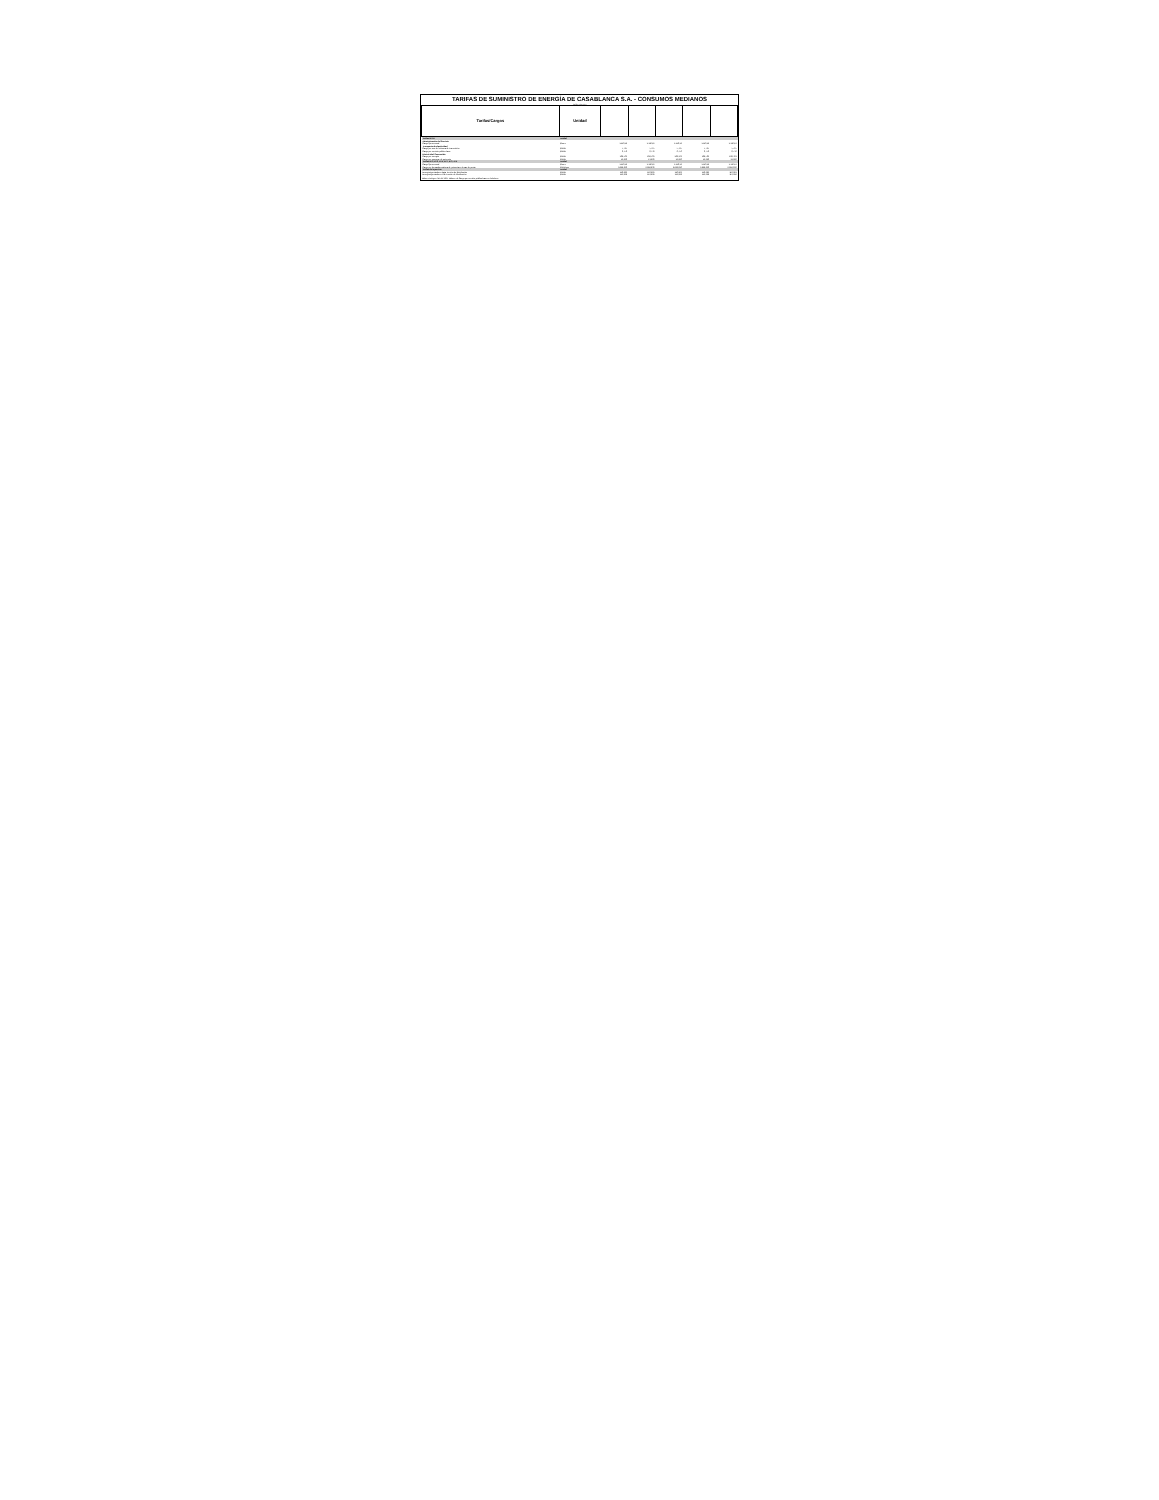TARIFAS DE SUMINISTRO DE ENERGÍA DE CASABLANCA S.A. - CONSUMOS MEDIANOS
Tarifas vigentes
| Tarifas/Cargos | Unidad | | | | | |
| --- | --- | --- | --- | --- | --- | --- |
| Tarifas BT1A | unidad | | | | | |
| Administración del Servicio | | | | | | |
| Cargo fijo mensual | $/mes | 1.110,19 | 1.110,19 | 1.110,19 | 1.110,19 | 1.110,19 |
| Transporte de electricidad | | | | | | |
| Cargo por uso del sistema de transmisión | $/kWh | 5,725 | 5,725 | 5,725 | 5,725 | 5,725 |
| Cargo por servicio público base | $/kWh | 0,750 | 0,750 | 0,750 | 0,750 | 0,750 |
| Electricidad Consumida | | | | | | |
| Cargo por energía | $/kWh | 108,503 | 108,503 | 108,503 | 108,503 | 108,503 |
| Cargo por compras de potencia | $/kWh | 13,990 | 13,990 | 13,990 | 13,990 | 13,990 |
| Tarifas BT2, BT3, BT4, AT2, AT3, AT4 | unidad | | | | | |
| Cargo fijo mensual | $/mes | 1.110,19 | 1.110,19 | 1.110,19 | 1.110,19 | 1.110,19 |
| Cargo por demanda máxima de potencia en horas de punta | $/kW/mes | 9.898,630 | 9.898,630 | 9.898,630 | 9.898,630 | 9.898,630 |
| Tarifas de Inyección | unidad | | | | | |
| Energía inyectada en Baja Tensión de Distribución | $/kWh | 110,983 | 110,983 | 110,983 | 110,983 | 110,983 |
| Energía inyectada en Alta Tensión de Distribución | $/kWh | 112,998 | 112,998 | 112,998 | 112,998 | 112,998 |
Valores incluyen IVA del 19%. Valores de Cargo por servicio público base en boletines.